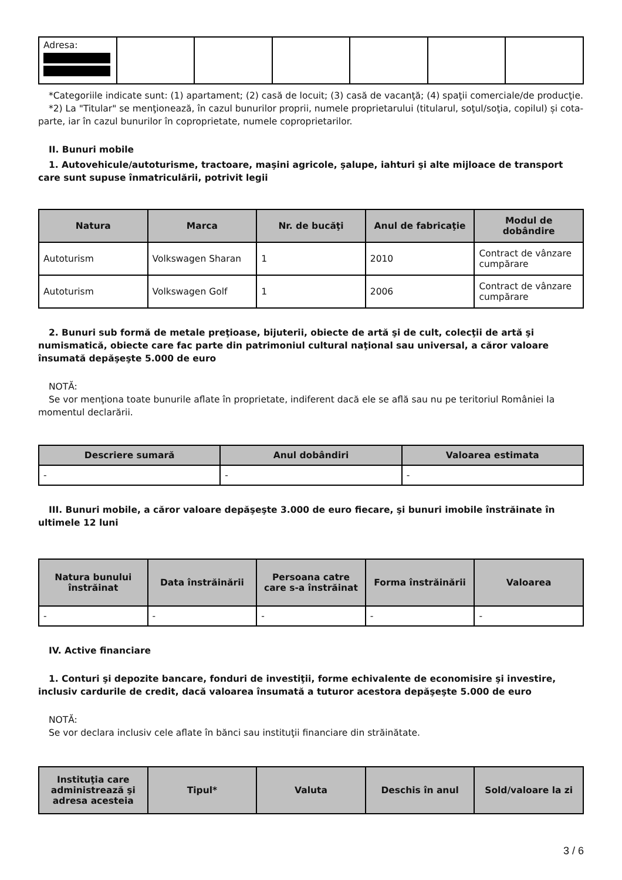| Adresa: | | | | | | |
*Categoriile indicate sunt: (1) apartament; (2) casă de locuit; (3) casă de vacanţă; (4) spaţii comerciale/de producţie.
*2) La "Titular" se menţionează, în cazul bunurilor proprii, numele proprietarului (titularul, soţul/soţia, copilul) și cota-parte, iar în cazul bunurilor în coproprietate, numele coproprietarilor.
II. Bunuri mobile
1. Autovehicule/autoturisme, tractoare, maşini agricole, şalupe, iahturi şi alte mijloace de transport care sunt supuse înmatriculării, potrivit legii
| Natura | Marca | Nr. de bucăţi | Anul de fabricaţie | Modul de dobândire |
| --- | --- | --- | --- | --- |
| Autoturism | Volkswagen Sharan | 1 | 2010 | Contract de vânzare cumpărare |
| Autoturism | Volkswagen Golf | 1 | 2006 | Contract de vânzare cumpărare |
2. Bunuri sub formă de metale preţioase, bijuterii, obiecte de artă şi de cult, colecţii de artă şi numismatică, obiecte care fac parte din patrimoniul cultural naţional sau universal, a căror valoare însumată depăşeşte 5.000 de euro
NOTĂ:
Se vor menţiona toate bunurile aflate în proprietate, indiferent dacă ele se află sau nu pe teritoriul României la momentul declarării.
| Descriere sumară | Anul dobândiri | Valoarea estimata |
| --- | --- | --- |
| - | - | - |
III. Bunuri mobile, a căror valoare depăşeşte 3.000 de euro fiecare, şi bunuri imobile înstrăinate în ultimele 12 luni
| Natura bunului înstrăinat | Data înstrăinării | Persoana catre care s-a înstrăinat | Forma înstrăinării | Valoarea |
| --- | --- | --- | --- | --- |
| - | - | - | - | - |
IV. Active financiare
1. Conturi şi depozite bancare, fonduri de investiţii, forme echivalente de economisire şi investire, inclusiv cardurile de credit, dacă valoarea însumată a tuturor acestora depăşeşte 5.000 de euro
NOTĂ:
Se vor declara inclusiv cele aflate în bănci sau instituţii financiare din străinătate.
| Instituţia care administrează şi adresa acesteia | Tipul* | Valuta | Deschis în anul | Sold/valoare la zi |
| --- | --- | --- | --- | --- |
3 / 6